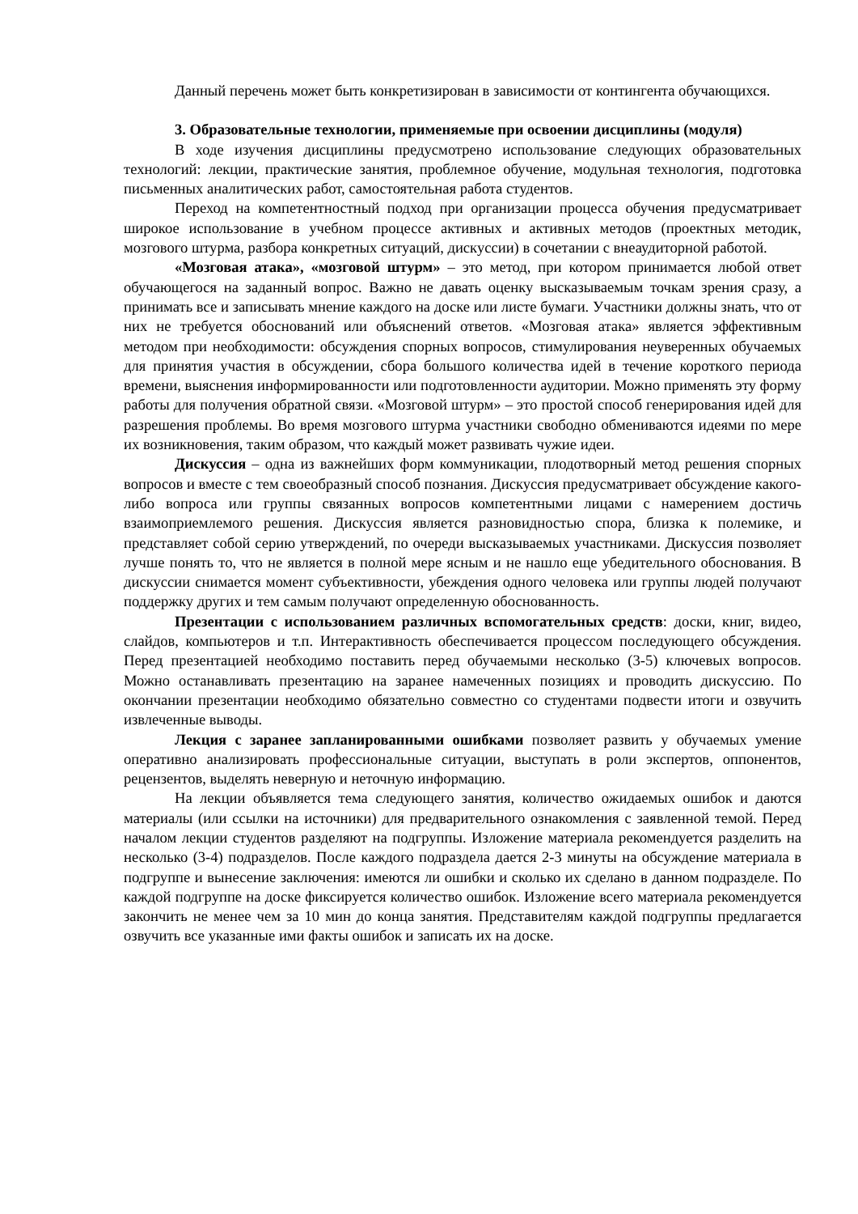Данный перечень может быть конкретизирован в зависимости от контингента обучающихся.
3. Образовательные технологии, применяемые при освоении дисциплины (модуля)
В ходе изучения дисциплины предусмотрено использование следующих образовательных технологий: лекции, практические занятия, проблемное обучение, модульная технология, подготовка письменных аналитических работ, самостоятельная работа студентов.
Переход на компетентностный подход при организации процесса обучения предусматривает широкое использование в учебном процессе активных и активных методов (проектных методик, мозгового штурма, разбора конкретных ситуаций, дискуссии) в сочетании с внеаудиторной работой.
«Мозговая атака», «мозговой штурм» – это метод, при котором принимается любой ответ обучающегося на заданный вопрос. Важно не давать оценку высказываемым точкам зрения сразу, а принимать все и записывать мнение каждого на доске или листе бумаги. Участники должны знать, что от них не требуется обоснований или объяснений ответов. «Мозговая атака» является эффективным методом при необходимости: обсуждения спорных вопросов, стимулирования неуверенных обучаемых для принятия участия в обсуждении, сбора большого количества идей в течение короткого периода времени, выяснения информированности или подготовленности аудитории. Можно применять эту форму работы для получения обратной связи. «Мозговой штурм» – это простой способ генерирования идей для разрешения проблемы. Во время мозгового штурма участники свободно обмениваются идеями по мере их возникновения, таким образом, что каждый может развивать чужие идеи.
Дискуссия – одна из важнейших форм коммуникации, плодотворный метод решения спорных вопросов и вместе с тем своеобразный способ познания. Дискуссия предусматривает обсуждение какого-либо вопроса или группы связанных вопросов компетентными лицами с намерением достичь взаимоприемлемого решения. Дискуссия является разновидностью спора, близка к полемике, и представляет собой серию утверждений, по очереди высказываемых участниками. Дискуссия позволяет лучше понять то, что не является в полной мере ясным и не нашло еще убедительного обоснования. В дискуссии снимается момент субъективности, убеждения одного человека или группы людей получают поддержку других и тем самым получают определенную обоснованность.
Презентации с использованием различных вспомогательных средств: доски, книг, видео, слайдов, компьютеров и т.п. Интерактивность обеспечивается процессом последующего обсуждения. Перед презентацией необходимо поставить перед обучаемыми несколько (3-5) ключевых вопросов. Можно останавливать презентацию на заранее намеченных позициях и проводить дискуссию. По окончании презентации необходимо обязательно совместно со студентами подвести итоги и озвучить извлеченные выводы.
Лекция с заранее запланированными ошибками позволяет развить у обучаемых умение оперативно анализировать профессиональные ситуации, выступать в роли экспертов, оппонентов, рецензентов, выделять неверную и неточную информацию.
На лекции объявляется тема следующего занятия, количество ожидаемых ошибок и даются материалы (или ссылки на источники) для предварительного ознакомления с заявленной темой. Перед началом лекции студентов разделяют на подгруппы. Изложение материала рекомендуется разделить на несколько (3-4) подразделов. После каждого подраздела дается 2-3 минуты на обсуждение материала в подгруппе и вынесение заключения: имеются ли ошибки и сколько их сделано в данном подразделе. По каждой подгруппе на доске фиксируется количество ошибок. Изложение всего материала рекомендуется закончить не менее чем за 10 мин до конца занятия. Представителям каждой подгруппы предлагается озвучить все указанные ими факты ошибок и записать их на доске.